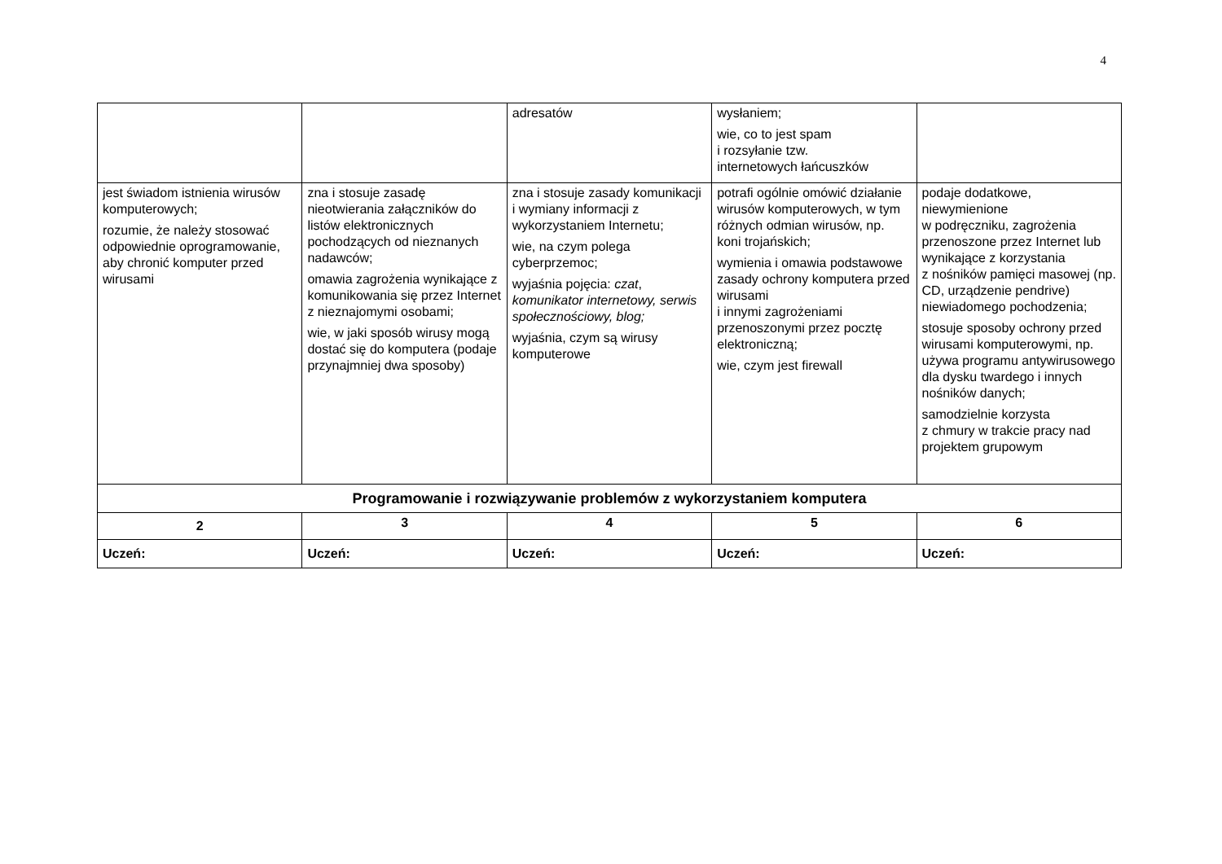4
| | | adresatów | wysłaniem; wie, co to jest spam i rozsyłanie tzw. internetowych łańcuszków | |
| jest świadom istnienia wirusów komputerowych; rozumie, że należy stosować odpowiednie oprogramowanie, aby chronić komputer przed wirusami | zna i stosuje zasadę nieotwierania załączników do listów elektronicznych pochodzących od nieznanych nadawców; omawia zagrożenia wynikające z komunikowania się przez Internet z nieznajomymi osobami; wie, w jaki sposób wirusy mogą dostać się do komputera (podaje przynajmniej dwa sposoby) | zna i stosuje zasady komunikacji i wymiany informacji z wykorzystaniem Internetu; wie, na czym polega cyberprzemoc; wyjaśnia pojęcia: czat , komunikator internetowy, serwis społecznościowy, blog; wyjaśnia, czym są wirusy komputerowe | potrafi ogólnie omówić działanie wirusów komputerowych, w tym różnych odmian wirusów, np. koni trojańskich; wymienia i omawia podstawowe zasady ochrony komputera przed wirusami i innymi zagrożeniami przenoszonymi przez pocztę elektroniczną; wie, czym jest firewall | podaje dodatkowe, niewymienione w podręczniku, zagrożenia przenoszone przez Internet lub wynikające z korzystania z nośników pamięci masowej (np. CD, urządzenie pendrive) niewiadomego pochodzenia; stosuje sposoby ochrony przed wirusami komputerowymi, np. używa programu antywirusowego dla dysku twardego i innych nośników danych; samodzielnie korzysta z chmury w trakcie pracy nad projektem grupowym |
| Programowanie i rozwiązywanie problemów z wykorzystaniem komputera | | | | |
| 2 | 3 | 4 | 5 | 6 |
| Uczeń: | Uczeń: | Uczeń: | Uczeń: | Uczeń: |